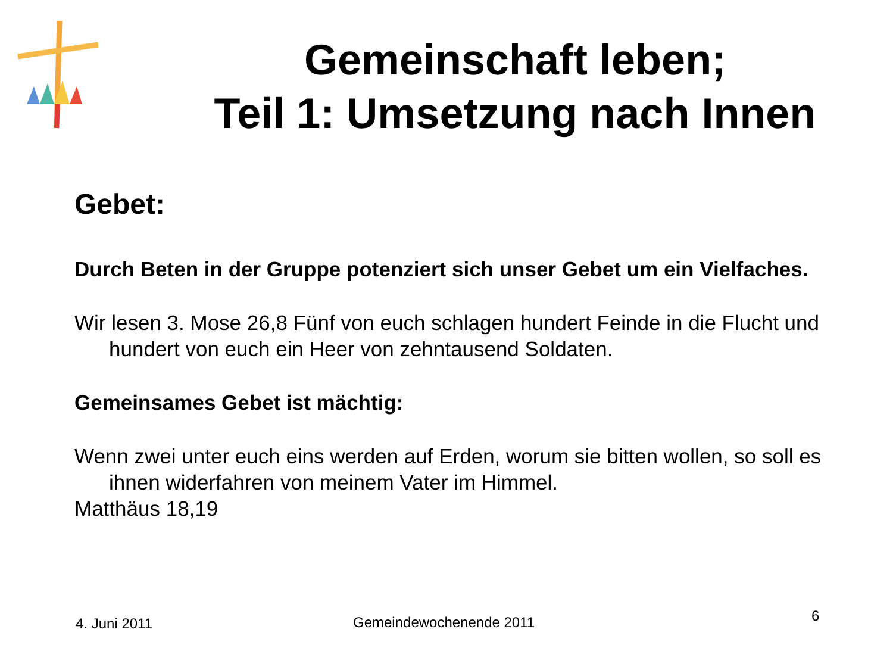Gemeinschaft leben;
Teil 1: Umsetzung nach Innen
Gebet:
Durch Beten in der Gruppe potenziert sich unser Gebet um ein Vielfaches.
Wir lesen 3. Mose 26,8 Fünf von euch schlagen hundert Feinde in die Flucht und hundert von euch ein Heer von zehntausend Soldaten.
Gemeinsames Gebet ist mächtig:
Wenn zwei unter euch eins werden auf Erden, worum sie bitten wollen, so soll es ihnen widerfahren von meinem Vater im Himmel.
Matthäus 18,19
4. Juni 2011 Gemeindewochenende 2011 6